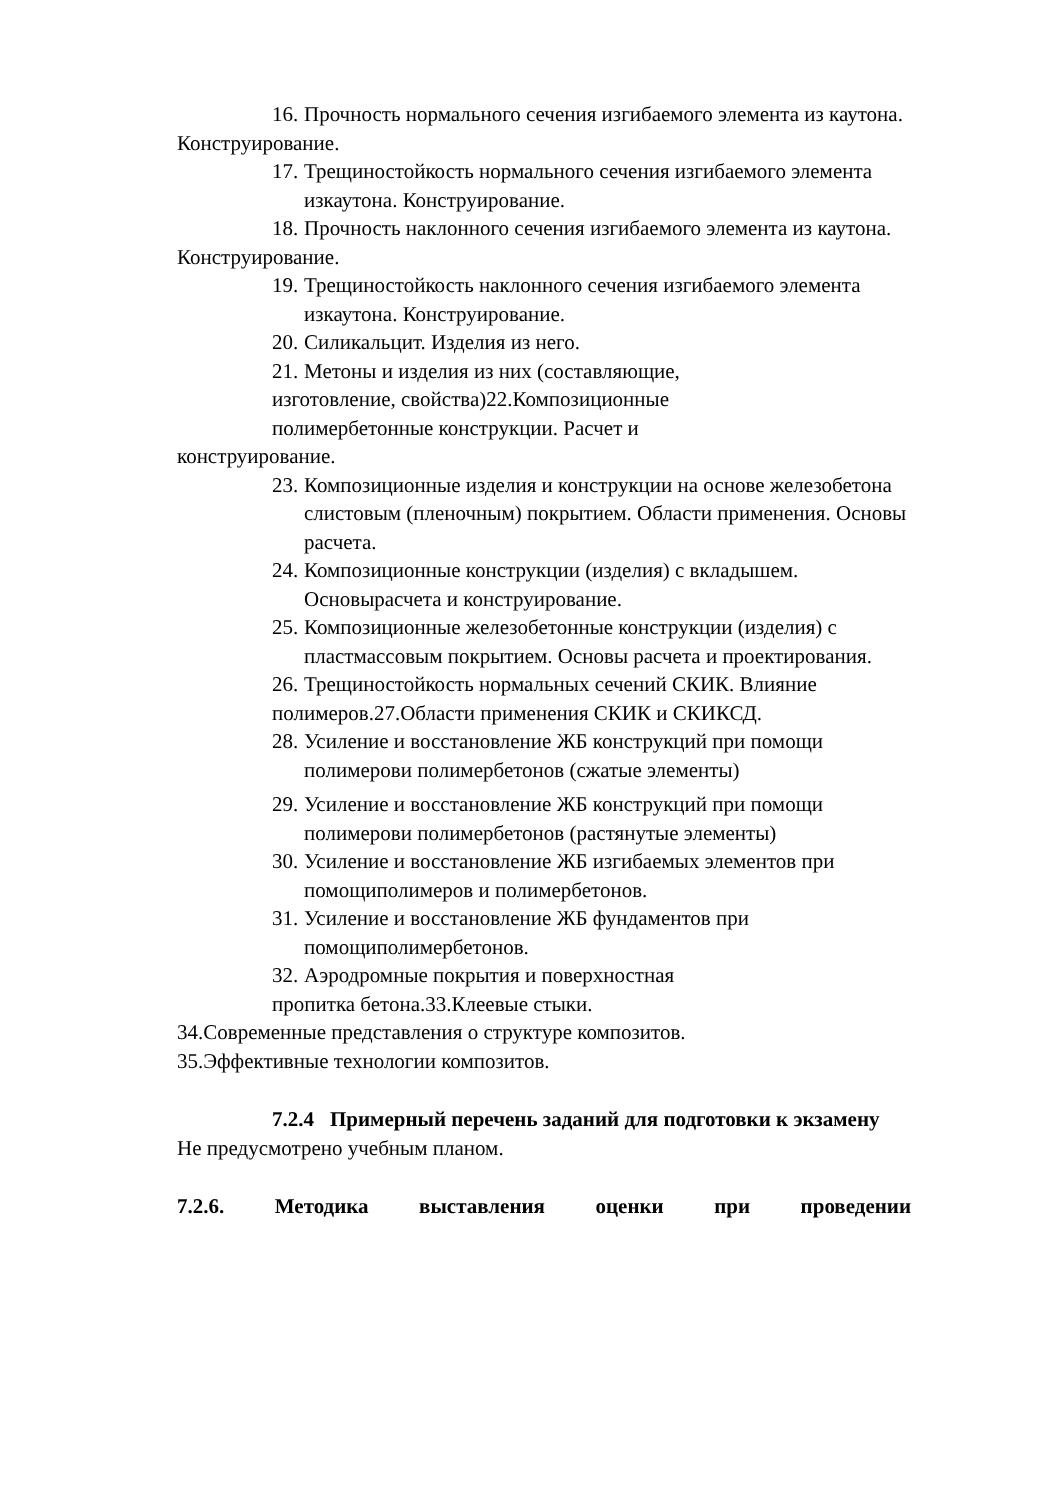16. Прочность нормального сечения изгибаемого элемента из каутона.
Конструирование.
17. Трещиностойкость нормального сечения изгибаемого элемента изкаутона. Конструирование.
18. Прочность наклонного сечения изгибаемого элемента из каутона.
Конструирование.
19. Трещиностойкость наклонного сечения изгибаемого элемента изкаутона. Конструирование.
20. Силикальцит. Изделия из него.
21. Метоны и изделия из них (составляющие,
изготовление, свойства)22.Композиционные
полимербетонные конструкции. Расчет и
конструирование.
23. Композиционные изделия и конструкции на основе железобетона слистовым (пленочным) покрытием. Области применения. Основы расчета.
24. Композиционные конструкции (изделия) с вкладышем. Основырасчета и конструирование.
25. Композиционные железобетонные конструкции (изделия) с пластмассовым покрытием. Основы расчета и проектирования.
26. Трещиностойкость нормальных сечений СКИК. Влияние
полимеров.27.Области применения СКИК и СКИКСД.
28. Усиление и восстановление ЖБ конструкций при помощи полимерови полимербетонов (сжатые элементы)
29. Усиление и восстановление ЖБ конструкций при помощи полимерови полимербетонов (растянутые элементы)
30. Усиление и восстановление ЖБ изгибаемых элементов при помощиполимеров и полимербетонов.
31. Усиление и восстановление ЖБ фундаментов при помощиполимербетонов.
32. Аэродромные покрытия и поверхностная
пропитка бетона.33.Клеевые стыки.
34.Современные представления о структуре композитов.
35.Эффективные технологии композитов.
7.2.4 Примерный перечень заданий для подготовки к экзамену
Не предусмотрено учебным планом.
7.2.6. Методика выставления оценки при проведении